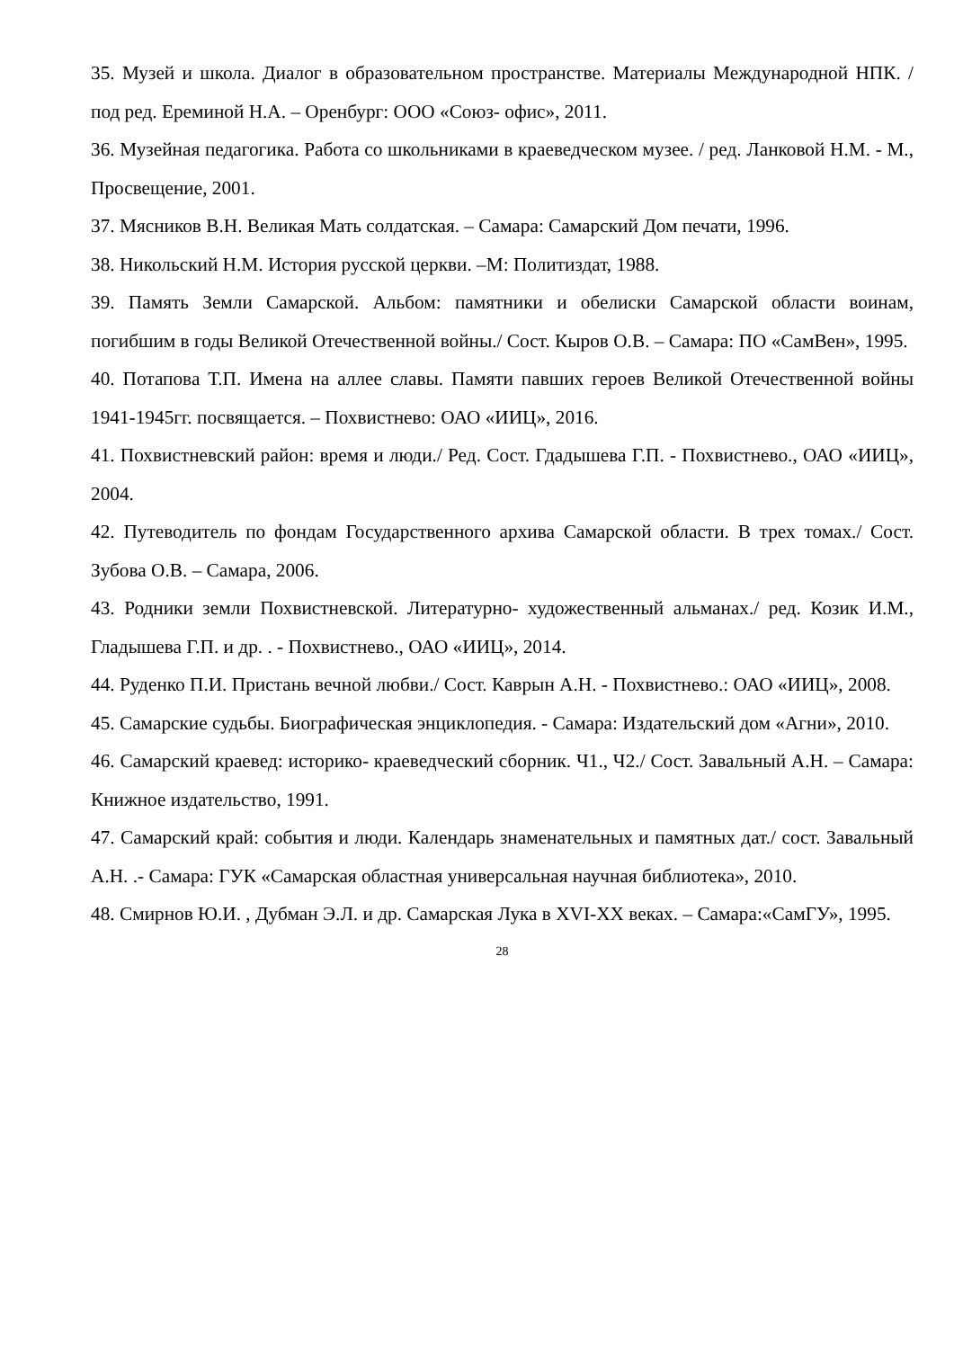35. Музей и школа. Диалог в образовательном пространстве. Материалы Международной НПК. / под ред. Ереминой Н.А. – Оренбург: ООО «Союз- офис», 2011.
36. Музейная педагогика. Работа со школьниками в краеведческом музее. / ред. Ланковой Н.М. - М., Просвещение, 2001.
37. Мясников В.Н. Великая Мать солдатская. – Самара: Самарский Дом печати, 1996.
38. Никольский Н.М. История русской церкви. –М: Политиздат, 1988.
39. Память Земли Самарской. Альбом: памятники и обелиски Самарской области воинам, погибшим в годы Великой Отечественной войны./ Сост. Кыров О.В. – Самара: ПО «СамВен», 1995.
40. Потапова Т.П. Имена на аллее славы. Памяти павших героев Великой Отечественной войны 1941-1945гг. посвящается. – Похвистнево: ОАО «ИИЦ», 2016.
41. Похвистневский район: время и люди./ Ред. Сост. Гдадышева Г.П. - Похвистнево., ОАО «ИИЦ», 2004.
42. Путеводитель по фондам Государственного архива Самарской области. В трех томах./ Сост. Зубова О.В. – Самара, 2006.
43. Родники земли Похвистневской. Литературно- художественный альманах./ ред. Козик И.М., Гладышева Г.П. и др. . - Похвистнево., ОАО «ИИЦ», 2014.
44. Руденко П.И. Пристань вечной любви./ Сост. Каврын А.Н. - Похвистнево.: ОАО «ИИЦ», 2008.
45. Самарские судьбы. Биографическая энциклопедия. - Самара: Издательский дом «Агни», 2010.
46. Самарский краевед: историко- краеведческий сборник. Ч1., Ч2./ Сост. Завальный А.Н. – Самара: Книжное издательство, 1991.
47. Самарский край: события и люди. Календарь знаменательных и памятных дат./ сост. Завальный А.Н. .- Самара: ГУК «Самарская областная универсальная научная библиотека», 2010.
48. Смирнов Ю.И. , Дубман Э.Л. и др. Самарская Лука в XVI-XX веках. – Самара:«СамГУ», 1995.
28